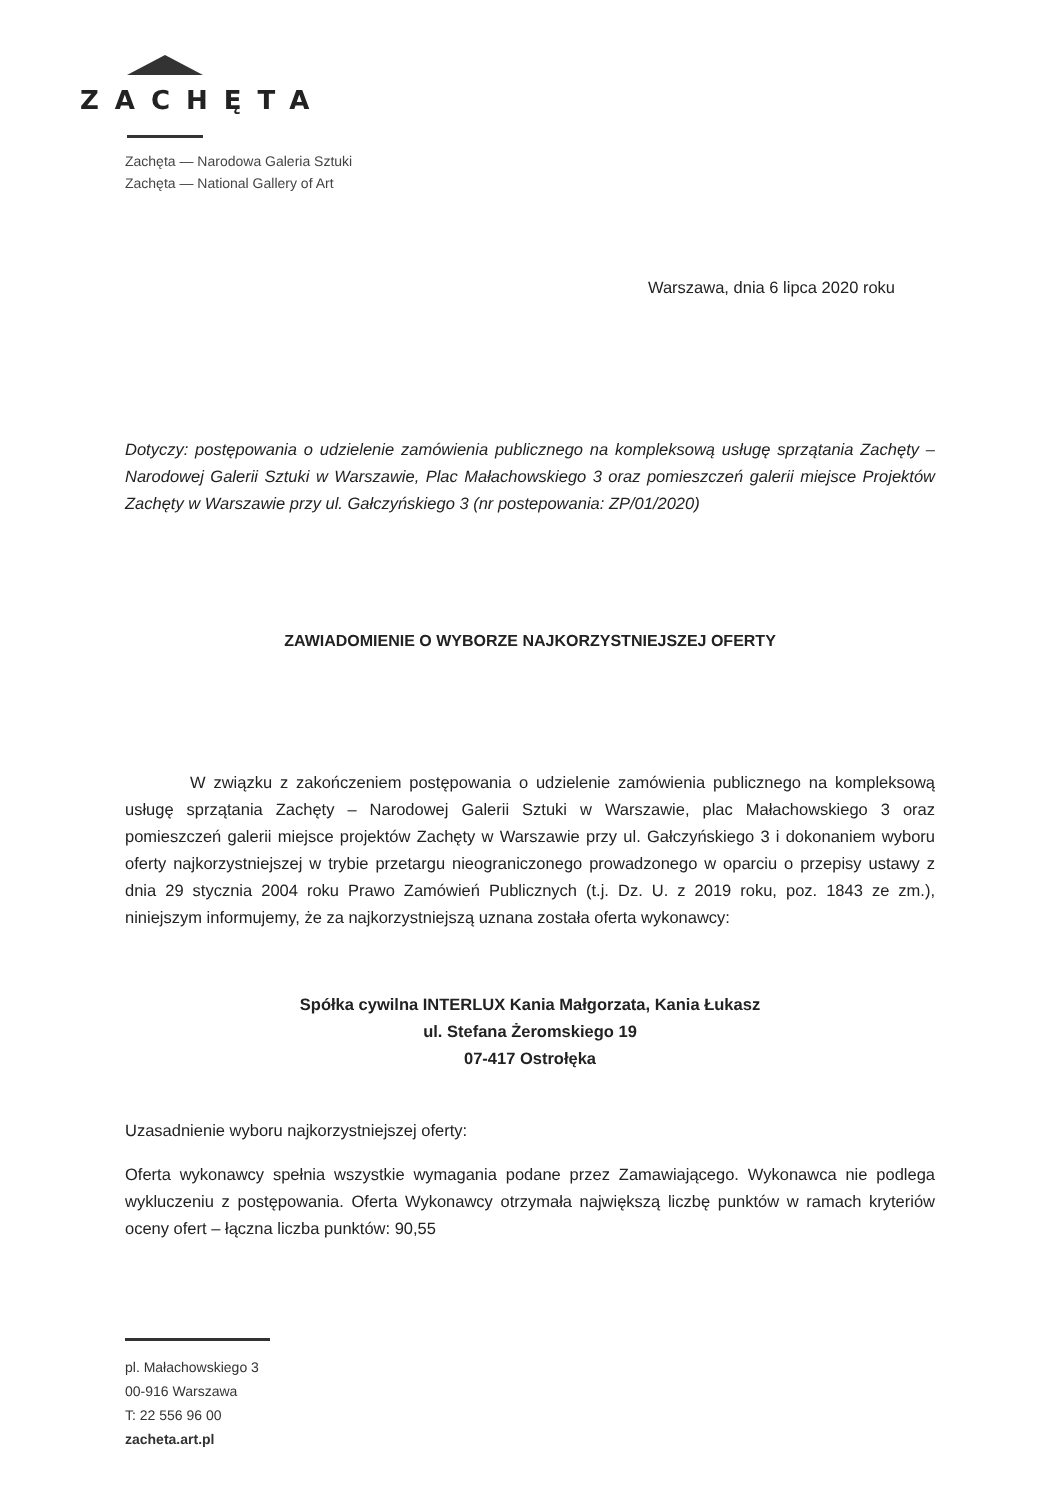ZACHĘTA
Zachęta — Narodowa Galeria Sztuki
Zachęta — National Gallery of Art
Warszawa, dnia 6 lipca 2020 roku
Dotyczy: postępowania o udzielenie zamówienia publicznego na kompleksową usługę sprzątania Zachęty – Narodowej Galerii Sztuki w Warszawie, Plac Małachowskiego 3 oraz pomieszczeń galerii miejsce Projektów Zachęty w Warszawie przy ul. Gałczyńskiego 3 (nr postepowania: ZP/01/2020)
ZAWIADOMIENIE O WYBORZE NAJKORZYSTNIEJSZEJ OFERTY
W związku z zakończeniem postępowania o udzielenie zamówienia publicznego na kompleksową usługę sprzątania Zachęty – Narodowej Galerii Sztuki w Warszawie, plac Małachowskiego 3 oraz pomieszczeń galerii miejsce projektów Zachęty w Warszawie przy ul. Gałczyńskiego 3 i dokonaniem wyboru oferty najkorzystniejszej w trybie przetargu nieograniczonego prowadzonego w oparciu o przepisy ustawy z dnia 29 stycznia 2004 roku Prawo Zamówień Publicznych (t.j. Dz. U. z 2019 roku, poz. 1843 ze zm.), niniejszym informujemy, że za najkorzystniejszą uznana została oferta wykonawcy:
Spółka cywilna INTERLUX Kania Małgorzata, Kania Łukasz
ul. Stefana Żeromskiego 19
07-417 Ostrołęka
Uzasadnienie wyboru najkorzystniejszej oferty:
Oferta wykonawcy spełnia wszystkie wymagania podane przez Zamawiającego. Wykonawca nie podlega wykluczeniu z postępowania. Oferta Wykonawcy otrzymała największą liczbę punktów w ramach kryteriów oceny ofert – łączna liczba punktów: 90,55
pl. Małachowskiego 3
00-916 Warszawa
T: 22 556 96 00
zacheta.art.pl